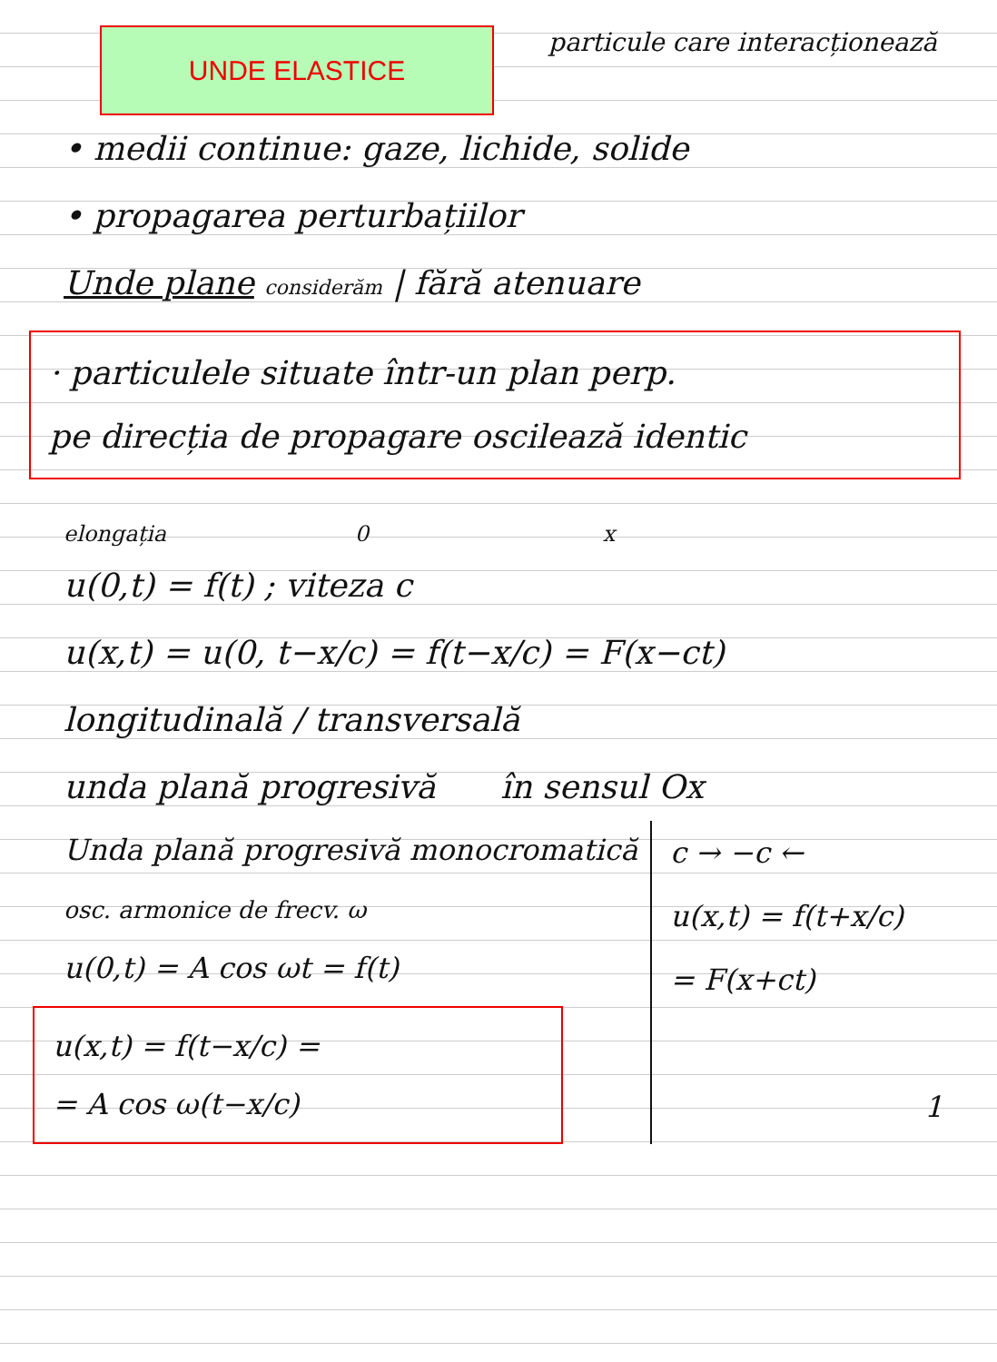UNDE ELASTICE
particule care interacționează
• medii continue: gaze, lichide, solide
• propagarea perturbațiilor
Unde plane considerăm | fără atenuare
· particulele situate într-un plan perp.
pe direcția de propagare oscilează identic
elongația 0 x
u(0,t) = f(t) ; viteza c
u(x,t) = u(0, t−x/c) = f(t−x/c) = F(x−ct)
longitudinală / transversală
unda plană progresivă în sensul Ox
Unda plană progresivă monocromatică
osc. armonice de frecv. ω
u(0,t) = A cos ωt = f(t)
u(x,t) = f(t−x/c) =
= A cos ω(t−x/c)
c → −c ←
u(x,t) = f(t+x/c)
= F(x+ct)
1